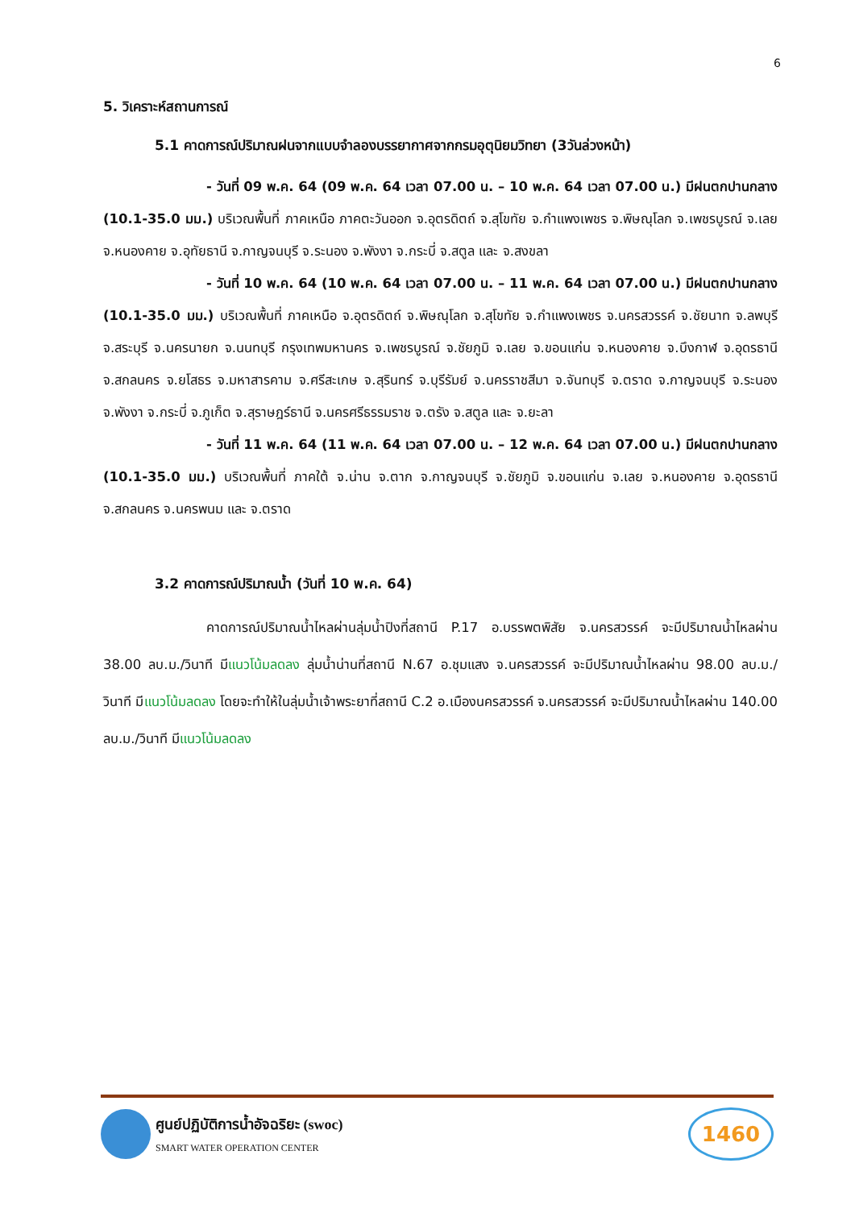6
5. วิเคราะห์สถานการณ์
5.1 คาดการณ์ปริมาณฝนจากแบบจำลองบรรยากาศจากกรมอุตุนิยมวิทยา (3วันล่วงหน้า)
- วันที่ 09 พ.ค. 64 (09 พ.ค. 64 เวลา 07.00 น. – 10 พ.ค. 64 เวลา 07.00 น.) มีฝนตกปานกลาง (10.1-35.0 มม.) บริเวณพื้นที่ ภาคเหนือ ภาคตะวันออก จ.อุตรดิตถ์ จ.สุโขทัย จ.กำแพงเพชร จ.พิษณุโลก จ.เพชรบูรณ์ จ.เลย จ.หนองคาย จ.อุทัยธานี จ.กาญจนบุรี จ.ระนอง จ.พังงา จ.กระบี่ จ.สตูล และ จ.สงขลา
- วันที่ 10 พ.ค. 64 (10 พ.ค. 64 เวลา 07.00 น. – 11 พ.ค. 64 เวลา 07.00 น.) มีฝนตกปานกลาง (10.1-35.0 มม.) บริเวณพื้นที่ ภาคเหนือ จ.อุตรดิตถ์ จ.พิษณุโลก จ.สุโขทัย จ.กำแพงเพชร จ.นครสวรรค์ จ.ชัยนาท จ.ลพบุรี จ.สระบุรี จ.นครนายก จ.นนทบุรี กรุงเทพมหานคร จ.เพชรบูรณ์ จ.ชัยภูมิ จ.เลย จ.ขอนแก่น จ.หนองคาย จ.บึงกาฬ จ.อุดรธานี จ.สกลนคร จ.ยโสธร จ.มหาสารคาม จ.ศรีสะเกษ จ.สุรินทร์ จ.บุรีรัมย์ จ.นครราชสีมา จ.จันทบุรี จ.ตราด จ.กาญจนบุรี จ.ระนอง จ.พังงา จ.กระบี่ จ.ภูเก็ต จ.สุราษฎร์ธานี จ.นครศรีธรรมราช จ.ตรัง จ.สตูล และ จ.ยะลา
- วันที่ 11 พ.ค. 64 (11 พ.ค. 64 เวลา 07.00 น. – 12 พ.ค. 64 เวลา 07.00 น.) มีฝนตกปานกลาง (10.1-35.0 มม.) บริเวณพื้นที่ ภาคใต้ จ.น่าน จ.ตาก จ.กาญจนบุรี จ.ชัยภูมิ จ.ขอนแก่น จ.เลย จ.หนองคาย จ.อุดรธานี จ.สกลนคร จ.นครพนม และ จ.ตราด
3.2 คาดการณ์ปริมาณน้ำ (วันที่ 10 พ.ค. 64)
คาดการณ์ปริมาณน้ำไหลผ่านลุ่มน้ำปิงที่สถานี P.17 อ.บรรพตพิสัย จ.นครสวรรค์ จะมีปริมาณน้ำไหลผ่าน 38.00 ลบ.ม./วินาที มีแนวโน้มลดลง ลุ่มน้ำน่านที่สถานี N.67 อ.ชุมแสง จ.นครสวรรค์ จะมีปริมาณน้ำไหลผ่าน 98.00 ลบ.ม./วินาที มีแนวโน้มลดลง โดยจะทำให้ในลุ่มน้ำเจ้าพระยาที่สถานี C.2 อ.เมืองนครสวรรค์ จ.นครสวรรค์ จะมีปริมาณน้ำไหลผ่าน 140.00 ลบ.ม./วินาที มีแนวโน้มลดลง
ศูนย์ปฏิบัติการน้ำอัจฉริยะ (swoc)
SMART WATER OPERATION CENTER
1460